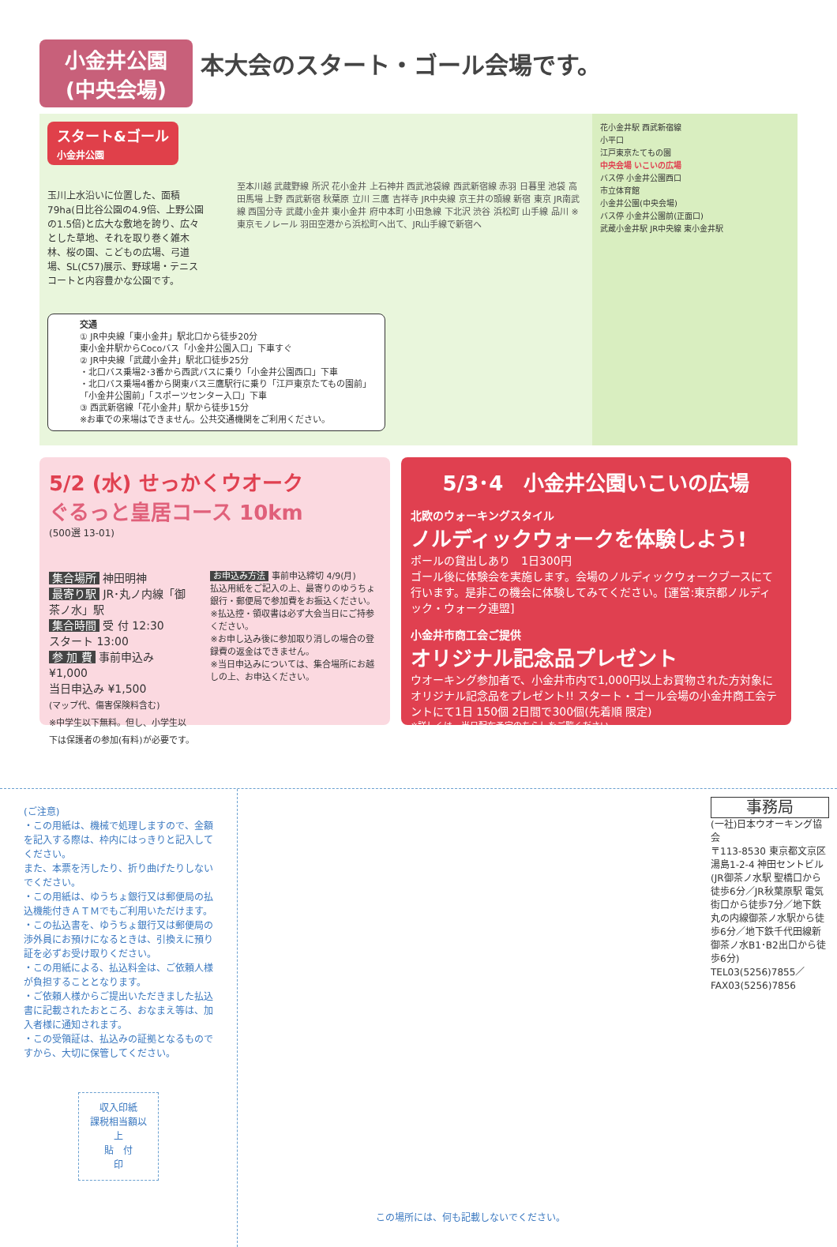小金井公園
(中央会場)
本大会のスタート・ゴール会場です。
スタート&ゴール
小金井公園
玉川上水沿いに位置した、面積79ha(日比谷公園の4.9倍、上野公園の1.5倍)と広大な敷地を誇り、広々とした草地、それを取り巻く雑木林、桜の園、こどもの広場、弓道場、SL(C57)展示、野球場・テニスコートと内容豊かな公園です。
至本川越 武蔵野線 所沢 花小金井 上石神井 西武池袋線 西武新宿線 赤羽 日暮里 池袋 高田馬場 上野 西武新宿 秋葉原 立川 三鷹 吉祥寺 JR中央線 京王井の頭線 新宿 東京 JR南武線 西国分寺 武蔵小金井 東小金井 府中本町 小田急線 下北沢 渋谷 浜松町 山手線 品川 ※東京モノレール 羽田空港から浜松町へ出て、JR山手線で新宿へ
交通
① JR中央線「東小金井」駅北口から徒歩20分
東小金井駅からCocoバス「小金井公園入口」下車すぐ
② JR中央線「武蔵小金井」駅北口徒歩25分
・北口バス乗場2･3番から西武バスに乗り「小金井公園西口」下車
・北口バス乗場4番から関東バス三鷹駅行に乗り「江戸東京たてもの園前」「小金井公園前」「スポーツセンター入口」下車
③ 西武新宿線「花小金井」駅から徒歩15分
※お車での来場はできません。公共交通機関をご利用ください。
花小金井駅 西武新宿線
小平口
江戸東京たてもの園
中央会場 いこいの広場
バス停 小金井公園西口
市立体育館
小金井公園(中央会場)
バス停 小金井公園前(正面口)
武蔵小金井駅 JR中央線 東小金井駅
5/2 (水) せっかくウオーク
ぐるっと皇居コース 10km
(500選 13-01)
集合場所 神田明神
最寄り駅 JR･丸ノ内線「御茶ノ水」駅
集合時間 受 付 12:30
スタート 13:00
参 加 費 事前申込み ¥1,000
当日申込み ¥1,500
(マップ代、傷害保険料含む)
※中学生以下無料。但し、小学生以下は保護者の参加(有料)が必要です。
お申込み方法 事前申込締切 4/9(月)
払込用紙をご記入の上、最寄りのゆうちょ銀行・郵便局で参加費をお振込ください。
※払込控・領収書は必ず大会当日にご持参ください。
※お申し込み後に参加取り消しの場合の登録費の返金はできません。
※当日申込みについては、集合場所にお越しの上、お申込ください。
5/3･4　小金井公園いこいの広場
北欧のウォーキングスタイル
ノルディックウォークを体験しよう!
ポールの貸出しあり　1日300円
ゴール後に体験会を実施します。会場のノルディックウォークブースにて行います。是非この機会に体験してみてください。[運営:東京都ノルディック・ウォーク連盟]
小金井市商工会ご提供
オリジナル記念品プレゼント
ウオーキング参加者で、小金井市内で1,000円以上お買物された方対象にオリジナル記念品をプレゼント!! スタート・ゴール会場の小金井商工会テントにて1日 150個 2日間で300個(先着順 限定)
※詳しくは、当日配布予定のちらしをご覧ください。
(ご注意)
・この用紙は、機械で処理しますので、金額を記入する際は、枠内にはっきりと記入してください。
また、本票を汚したり、折り曲げたりしないでください。
・この用紙は、ゆうちょ銀行又は郵便局の払込機能付きＡＴＭでもご利用いただけます。
・この払込書を、ゆうちょ銀行又は郵便局の渉外員にお預けになるときは、引換えに預り証を必ずお受け取りください。
・この用紙による、払込料金は、ご依頼人様が負担することとなります。
・ご依頼人様からご提出いただきました払込書に記載されたおところ、おなまえ等は、加入者様に通知されます。
・この受領証は、払込みの証拠となるものですから、大切に保管してください。
収入印紙
課税相当額以上
貼　付
印
この場所には、何も記載しないでください。
事務局
(一社)日本ウオーキング協会
〒113-8530 東京都文京区湯島1-2-4 神田セントビル
(JR御茶ノ水駅 聖橋口から徒歩6分／JR秋葉原駅 電気街口から徒歩7分／地下鉄丸の内線御茶ノ水駅から徒歩6分／地下鉄千代田線新御茶ノ水B1･B2出口から徒歩6分)
TEL03(5256)7855／FAX03(5256)7856